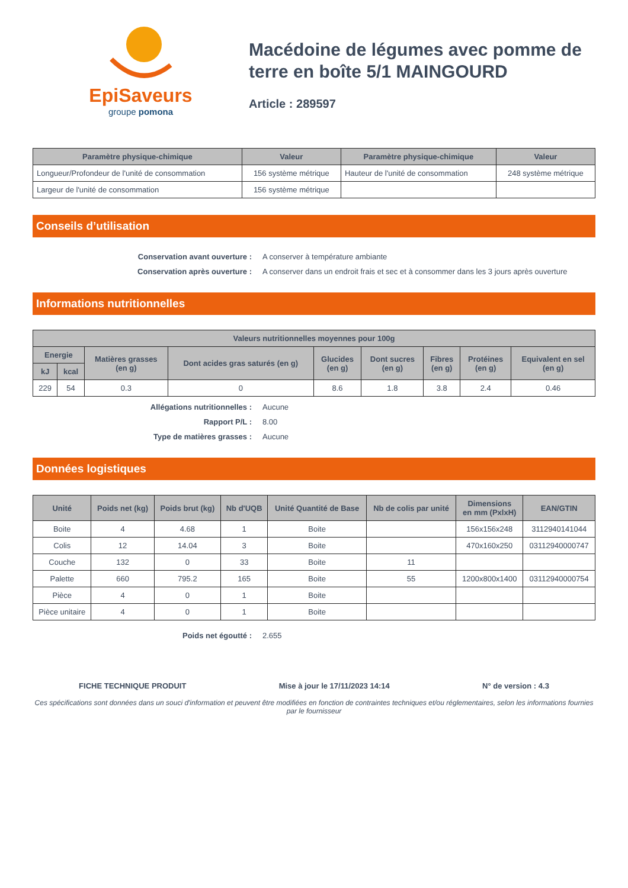EpiSaveurs
groupe pomona
Macédoine de légumes avec pomme de terre en boîte 5/1 MAINGOURD
Article : 289597
| Paramètre physique-chimique | Valeur | Paramètre physique-chimique | Valeur |
| --- | --- | --- | --- |
| Longueur/Profondeur de l'unité de consommation | 156 système métrique | Hauteur de l'unité de consommation | 248 système métrique |
| Largeur de l'unité de consommation | 156 système métrique | | |
Conseils d’utilisation
Conservation avant ouverture : A conserver à température ambiante Conservation après ouverture : A conserver dans un endroit frais et sec et à consommer dans les 3 jours après ouverture
Informations nutritionnelles
| Valeurs nutritionnelles moyennes pour 100g | | | | | | | | |
| --- | --- | --- | --- | --- | --- | --- | --- | --- |
| Energie | | Matières grasses (en g) | Dont acides gras saturés (en g) | Glucides (en g) | Dont sucres (en g) | Fibres (en g) | Protéines (en g) | Equivalent en sel (en g) |
| kJ | kcal | | | | | | | |
| 229 | 54 | 0.3 | 0 | 8.6 | 1.8 | 3.8 | 2.4 | 0.46 |
Allégations nutritionnelles : Aucune Rapport P/L : 8.00 Type de matières grasses : Aucune
Données logistiques
| Unité | Poids net (kg) | Poids brut (kg) | Nb d'UQB | Unité Quantité de Base | Nb de colis par unité | Dimensions en mm (PxlxH) | EAN/GTIN |
| --- | --- | --- | --- | --- | --- | --- | --- |
| Boite | 4 | 4.68 | 1 | Boite | | 156x156x248 | 3112940141044 |
| Colis | 12 | 14.04 | 3 | Boite | | 470x160x250 | 03112940000747 |
| Couche | 132 | 0 | 33 | Boite | 11 | | |
| Palette | 660 | 795.2 | 165 | Boite | 55 | 1200x800x1400 | 03112940000754 |
| Pièce | 4 | 0 | 1 | Boite | | | |
| Pièce unitaire | 4 | 0 | 1 | Boite | | | |
Poids net égoutté : 2.655
FICHE TECHNIQUE PRODUIT Mise à jour le 17/11/2023 14:14 N° de version : 4.3
Ces spécifications sont données dans un souci d'information et peuvent être modifiées en fonction de contraintes techniques et/ou réglementaires, selon les informations fournies par le fournisseur